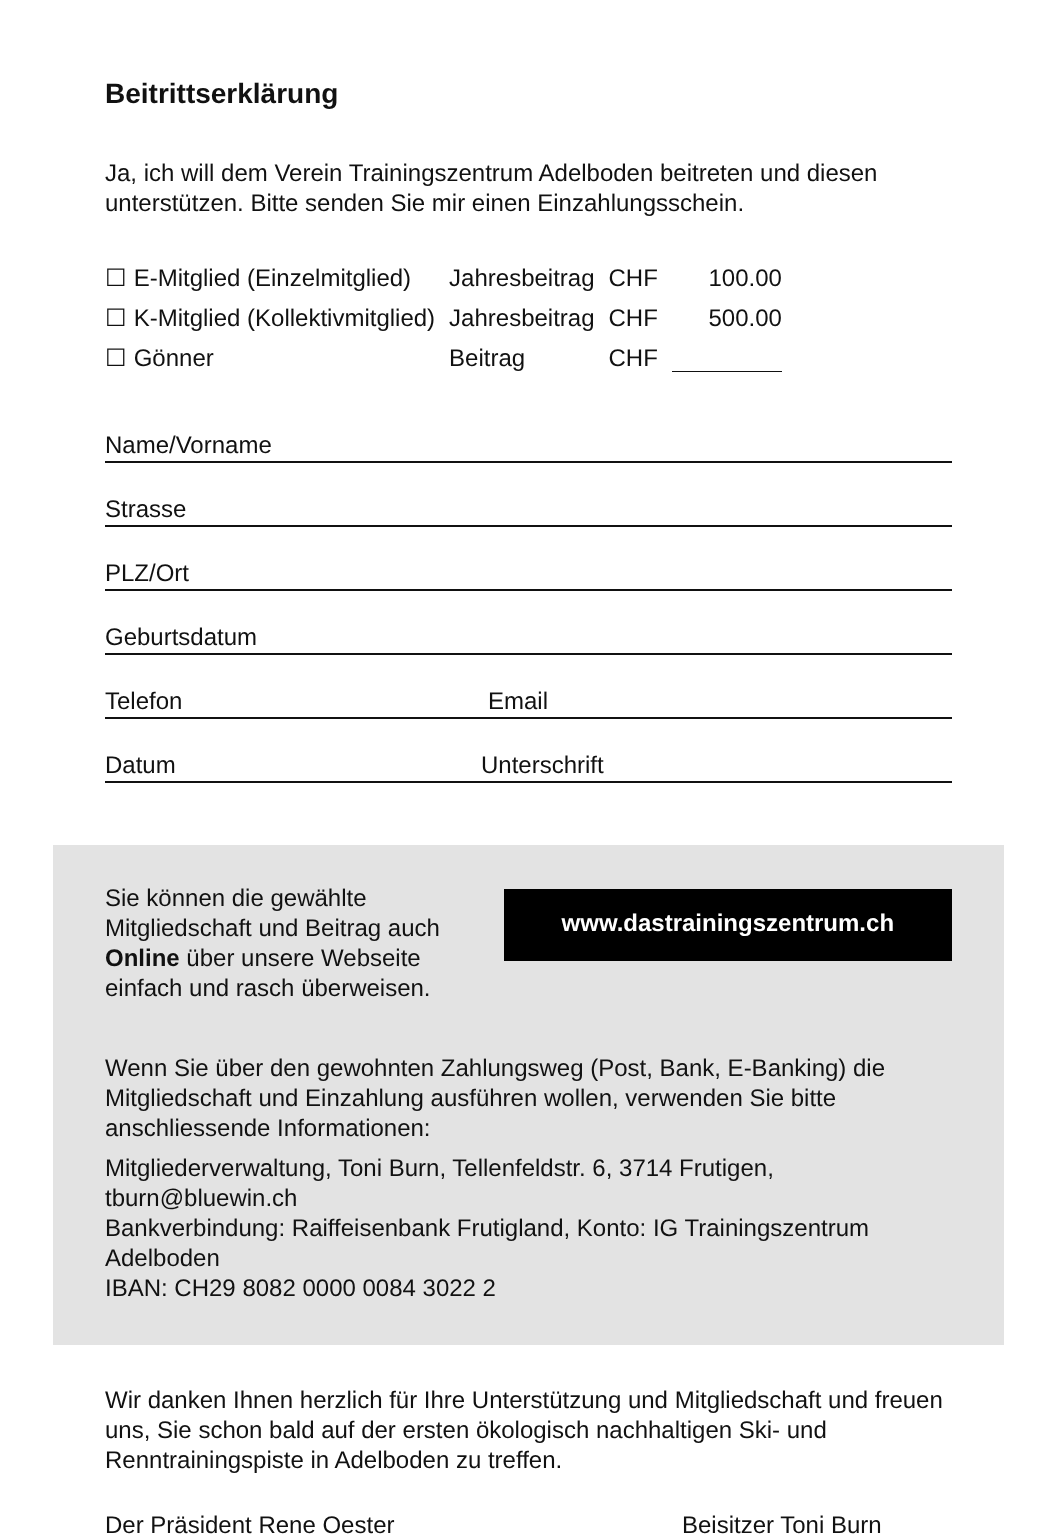Beitrittserklärung
Ja, ich will dem Verein Trainingszentrum Adelboden beitreten und diesen unterstützen. Bitte senden Sie mir einen Einzahlungsschein.
| ☐ E-Mitglied (Einzelmitglied) | Jahresbeitrag | CHF | 100.00 |
| ☐ K-Mitglied (Kollektivmitglied) | Jahresbeitrag | CHF | 500.00 |
| ☐ Gönner | Beitrag | CHF | |
Name/Vorname
Strasse
PLZ/Ort
Geburtsdatum
Telefon Email
Datum Unterschrift
Sie können die gewählte Mitgliedschaft und Beitrag auch Online über unsere Webseite einfach und rasch überweisen.
www.dastrainingszentrum.ch
Wenn Sie über den gewohnten Zahlungsweg (Post, Bank, E-Banking) die Mitgliedschaft und Einzahlung ausführen wollen, verwenden Sie bitte anschliessende Informationen:
Mitgliederverwaltung, Toni Burn, Tellenfeldstr. 6, 3714 Frutigen, tburn@bluewin.ch
Bankverbindung: Raiffeisenbank Frutigland, Konto: IG Trainingszentrum Adelboden
IBAN: CH29 8082 0000 0084 3022 2
Wir danken Ihnen herzlich für Ihre Unterstützung und Mitgliedschaft und freuen uns, Sie schon bald auf der ersten ökologisch nachhaltigen Ski- und Renntrainingspiste in Adelboden zu treffen.
Der Präsident Rene Oester Beisitzer Toni Burn